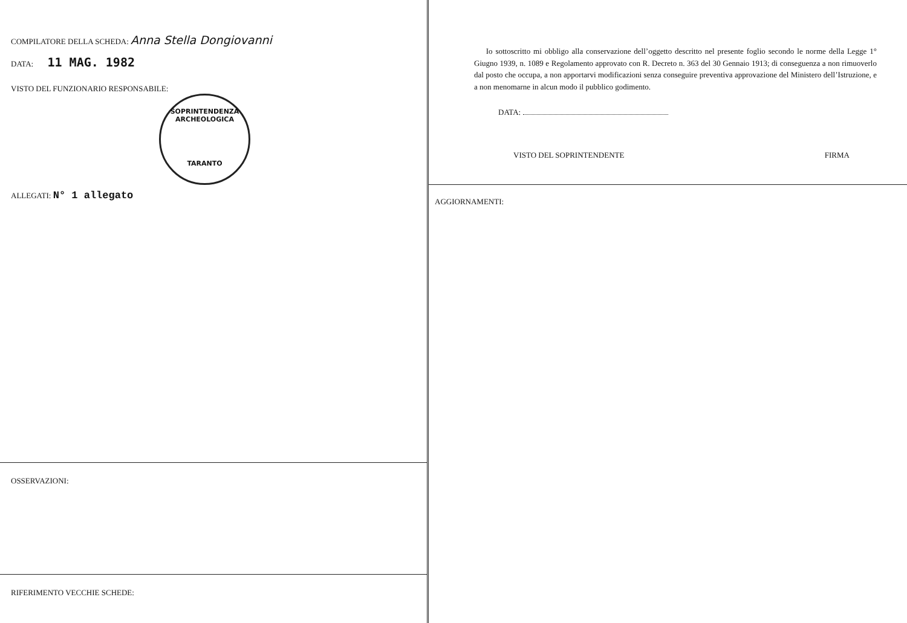COMPILATORE DELLA SCHEDA: Anna Stella Dongiovanni
DATA: 11 MAG. 1982
VISTO DEL FUNZIONARIO RESPONSABILE:
SOPRINTENDENZA ARCHEOLOGICA
TARANTO
ALLEGATI: N° 1 allegato
OSSERVAZIONI:
RIFERIMENTO VECCHIE SCHEDE:
Io sottoscritto mi obbligo alla conservazione dell’oggetto descritto nel presente foglio secondo le norme della Legge 1° Giugno 1939, n. 1089 e Regolamento approvato con R. Decreto n. 363 del 30 Gennaio 1913; di conseguenza a non rimuoverlo dal posto che occupa, a non apportarvi modificazioni senza conseguire preventiva approvazione del Ministero dell’Istruzione, e a non menomarne in alcun modo il pubblico godimento.
DATA:
VISTO DEL SOPRINTENDENTE FIRMA
AGGIORNAMENTI: